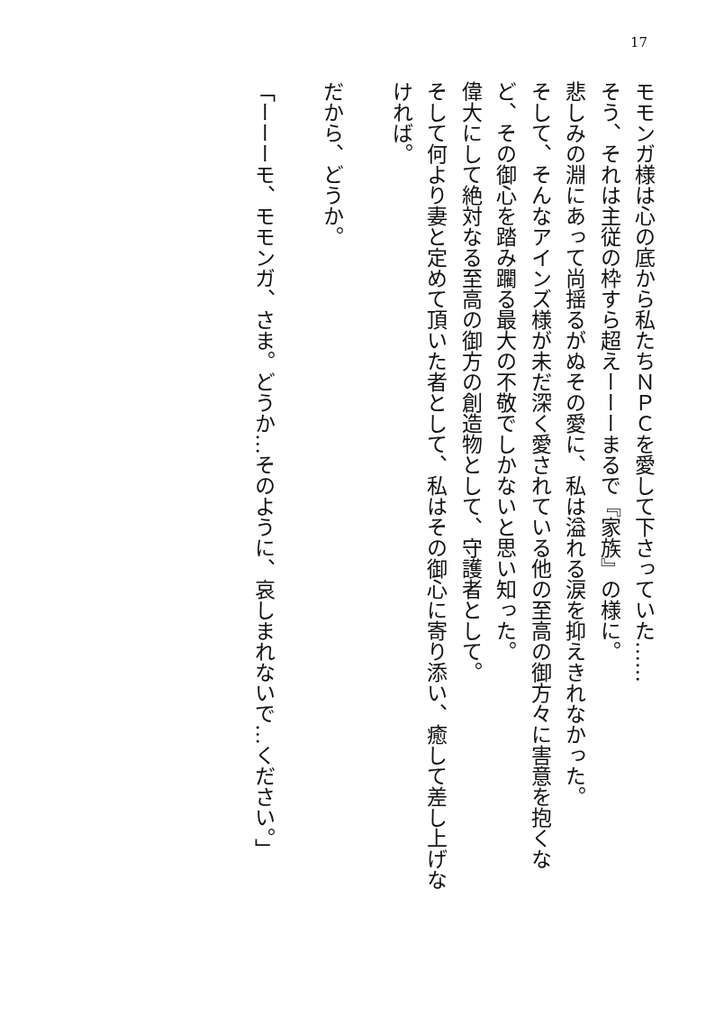17
モモンガ様は心の底から私たちＮＰＣを愛して下さっていた……
そう、それは主従の枠すら超えーーーまるで『家族』の様に。
悲しみの淵にあって尚揺るがぬその愛に、私は溢れる涙を抑えきれなかった。
そして、そんなアインズ様が未だ深く愛されている他の至高の御方々に害意を抱くなど、その御心を踏み躙る最大の不敬でしかないと思い知った。
偉大にして絶対なる至高の御方の創造物として、守護者として。
そして何より妻と定めて頂いた者として、私はその御心に寄り添い、癒して差し上げなければ。
だから、どうか。
「ーーーモ、モモンガ、さま。どうか…そのように、哀しまれないで…ください。」